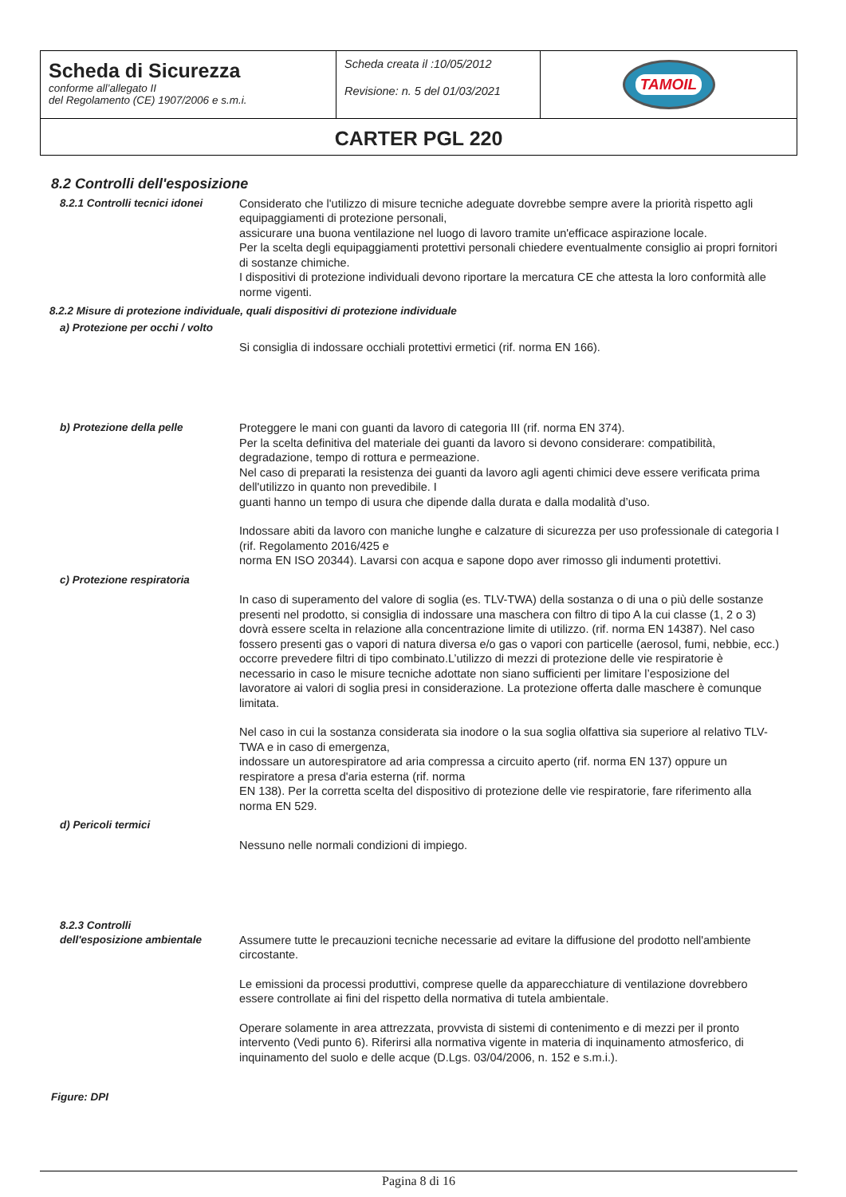| Scheda di Sicurezza conforme all’allegato II del Regolamento (CE) 1907/2006 e s.m.i. | Scheda creata il :10/05/2012 Revisione: n. 5 del 01/03/2021 | TAMOIL |
| CARTER PGL 220 | | |
8.2 Controlli dell'esposizione
8.2.1 Controlli tecnici idonei
Considerato che l'utilizzo di misure tecniche adeguate dovrebbe sempre avere la priorità rispetto agli equipaggiamenti di protezione personali,
assicurare una buona ventilazione nel luogo di lavoro tramite un'efficace aspirazione locale.
Per la scelta degli equipaggiamenti protettivi personali chiedere eventualmente consiglio ai propri fornitori di sostanze chimiche.
I dispositivi di protezione individuali devono riportare la mercatura CE che attesta la loro conformità alle norme vigenti.
8.2.2 Misure di protezione individuale, quali dispositivi di protezione individuale
a) Protezione per occhi / volto
Si consiglia di indossare occhiali protettivi ermetici (rif. norma EN 166).
b) Protezione della pelle Proteggere le mani con guanti da lavoro di categoria III (rif. norma EN 374).
Per la scelta definitiva del materiale dei guanti da lavoro si devono considerare: compatibilità, degradazione, tempo di rottura e permeazione.
Nel caso di preparati la resistenza dei guanti da lavoro agli agenti chimici deve essere verificata prima dell'utilizzo in quanto non prevedibile. I
guanti hanno un tempo di usura che dipende dalla durata e dalla modalità d’uso.
Indossare abiti da lavoro con maniche lunghe e calzature di sicurezza per uso professionale di categoria I (rif. Regolamento 2016/425 e
norma EN ISO 20344). Lavarsi con acqua e sapone dopo aver rimosso gli indumenti protettivi.
c) Protezione respiratoria
In caso di superamento del valore di soglia (es. TLV-TWA) della sostanza o di una o più delle sostanze presenti nel prodotto, si consiglia di indossare una maschera con filtro di tipo A la cui classe (1, 2 o 3) dovrà essere scelta in relazione alla concentrazione limite di utilizzo. (rif. norma EN 14387). Nel caso fossero presenti gas o vapori di natura diversa e/o gas o vapori con particelle (aerosol, fumi, nebbie, ecc.) occorre prevedere filtri di tipo combinato.L’utilizzo di mezzi di protezione delle vie respiratorie è necessario in caso le misure tecniche adottate non siano sufficienti per limitare l’esposizione del lavoratore ai valori di soglia presi in considerazione. La protezione offerta dalle maschere è comunque limitata.
Nel caso in cui la sostanza considerata sia inodore o la sua soglia olfattiva sia superiore al relativo TLV-TWA e in caso di emergenza,
indossare un autorespiratore ad aria compressa a circuito aperto (rif. norma EN 137) oppure un respiratore a presa d'aria esterna (rif. norma
EN 138). Per la corretta scelta del dispositivo di protezione delle vie respiratorie, fare riferimento alla norma EN 529.
d) Pericoli termici
Nessuno nelle normali condizioni di impiego.
8.2.3 Controlli
dell'esposizione ambientale
Assumere tutte le precauzioni tecniche necessarie ad evitare la diffusione del prodotto nell'ambiente circostante.
Le emissioni da processi produttivi, comprese quelle da apparecchiature di ventilazione dovrebbero essere controllate ai fini del rispetto della normativa di tutela ambientale.
Operare solamente in area attrezzata, provvista di sistemi di contenimento e di mezzi per il pronto intervento (Vedi punto 6). Riferirsi alla normativa vigente in materia di inquinamento atmosferico, di inquinamento del suolo e delle acque (D.Lgs. 03/04/2006, n. 152 e s.m.i.).
Figure: DPI
Pagina 8 di 16